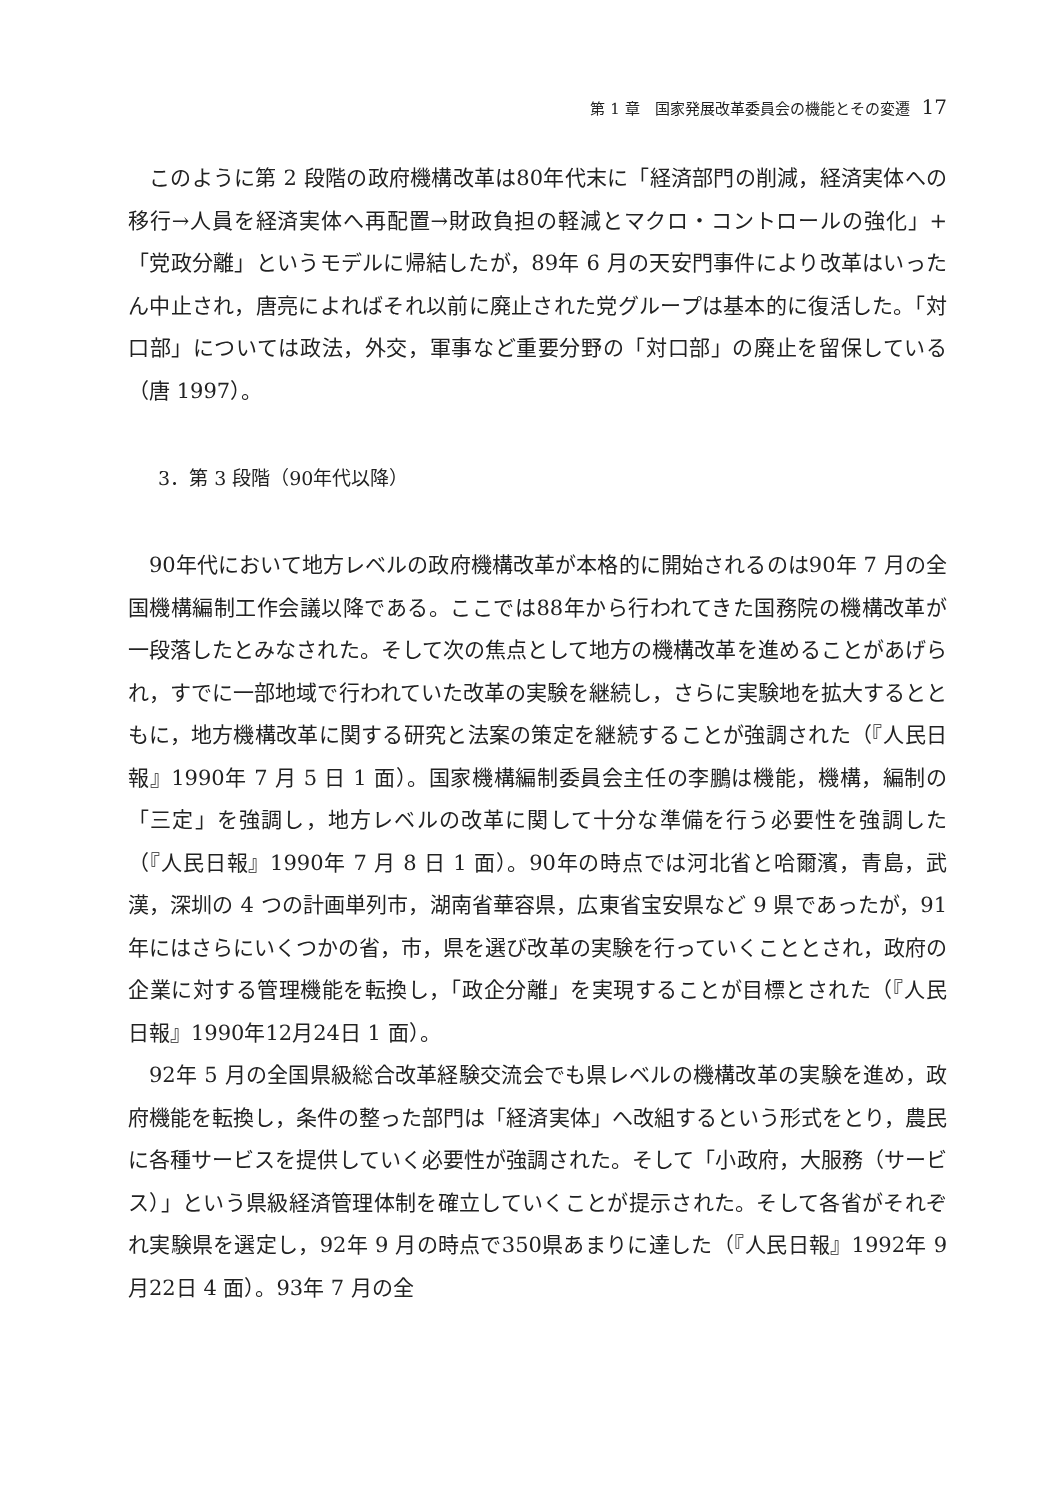第 1 章　国家発展改革委員会の機能とその変遷 17
このように第 2 段階の政府機構改革は80年代末に「経済部門の削減，経済実体への移行→人員を経済実体へ再配置→財政負担の軽減とマクロ・コントロールの強化」+「党政分離」というモデルに帰結したが，89年 6 月の天安門事件により改革はいったん中止され，唐亮によればそれ以前に廃止された党グループは基本的に復活した。「対口部」については政法，外交，軍事など重要分野の「対口部」の廃止を留保している（唐 1997）。
3．第 3 段階（90年代以降）
90年代において地方レベルの政府機構改革が本格的に開始されるのは90年 7 月の全国機構編制工作会議以降である。ここでは88年から行われてきた国務院の機構改革が一段落したとみなされた。そして次の焦点として地方の機構改革を進めることがあげられ，すでに一部地域で行われていた改革の実験を継続し，さらに実験地を拡大するとともに，地方機構改革に関する研究と法案の策定を継続することが強調された（『人民日報』1990年 7 月 5 日 1 面）。国家機構編制委員会主任の李鵬は機能，機構，編制の「三定」を強調し，地方レベルの改革に関して十分な準備を行う必要性を強調した（『人民日報』1990年 7 月 8 日 1 面）。90年の時点では河北省と哈爾濱，青島，武漢，深圳の 4 つの計画単列市，湖南省華容県，広東省宝安県など 9 県であったが，91年にはさらにいくつかの省，市，県を選び改革の実験を行っていくこととされ，政府の企業に対する管理機能を転換し，「政企分離」を実現することが目標とされた（『人民日報』1990年12月24日 1 面）。
92年 5 月の全国県級総合改革経験交流会でも県レベルの機構改革の実験を進め，政府機能を転換し，条件の整った部門は「経済実体」へ改組するという形式をとり，農民に各種サービスを提供していく必要性が強調された。そして「小政府，大服務（サービス）」という県級経済管理体制を確立していくことが提示された。そして各省がそれぞれ実験県を選定し，92年 9 月の時点で350県あまりに達した（『人民日報』1992年 9 月22日 4 面）。93年 7 月の全